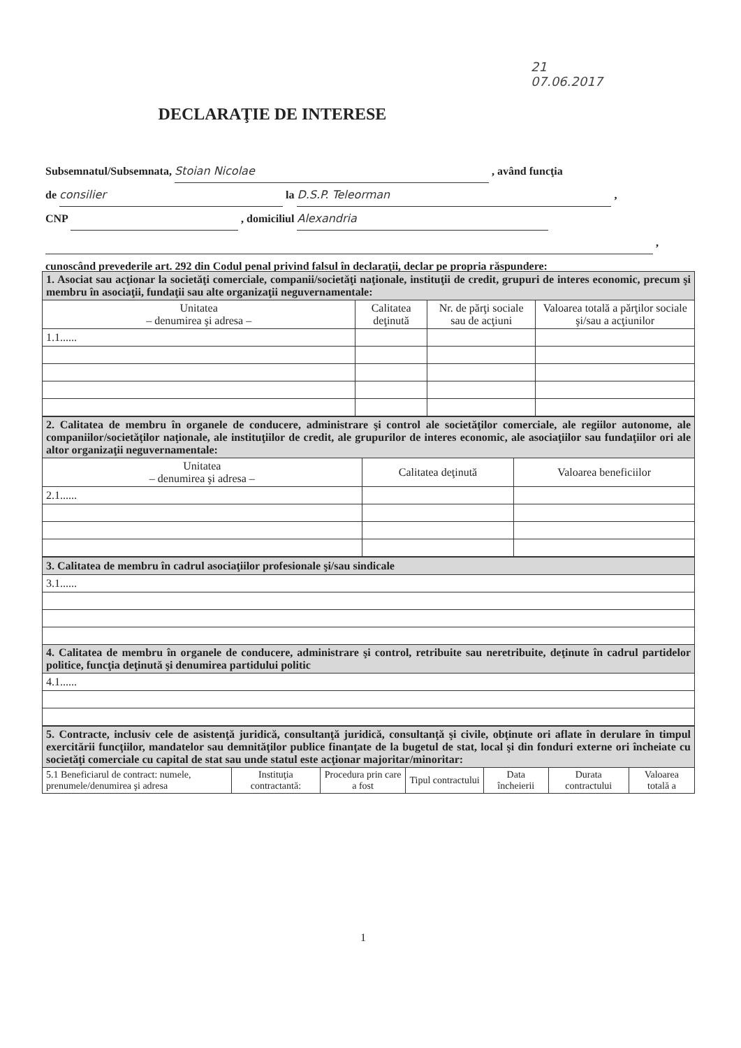21
07.06.2017
DECLARAŢIE DE INTERESE
Subsemnatul/Subsemnata, Stoian Nicolae , având funcţia
de consilier la D.S.P. Teleorman ,
CNP , domiciliul Alexandria
,
cunoscând prevederile art. 292 din Codul penal privind falsul în declaraţii, declar pe propria răspundere:
| 1. Asociat sau acţionar la societăţi comerciale, companii/societăţi naţionale, instituţii de credit, grupuri de interes economic, precum şi membru în asociaţii, fundaţii sau alte organizaţii neguvernamentale: | | | |
| Unitatea – denumirea şi adresa – | Calitatea deţinută | Nr. de părţi sociale sau de acţiuni | Valoarea totală a părţilor sociale şi/sau a acţiunilor |
| 1.1...... | | | |
| 2. Calitatea de membru în organele de conducere, administrare şi control ale societăţilor comerciale, ale regiilor autonome, ale companiilor/societăţilor naţionale, ale instituţiilor de credit, ale grupurilor de interes economic, ale asociaţiilor sau fundaţiilor ori ale altor organizaţii neguvernamentale: | | |
| Unitatea – denumirea şi adresa – | Calitatea deţinută | Valoarea beneficiilor |
| 2.1...... | | |
| 3. Calitatea de membru în cadrul asociaţiilor profesionale şi/sau sindicale |
| 3.1...... |
| 4. Calitatea de membru în organele de conducere, administrare şi control, retribuite sau neretribuite, deţinute în cadrul partidelor politice, funcţia deţinută şi denumirea partidului politic |
| 4.1...... |
| 5. Contracte, inclusiv cele de asistenţă juridică, consultanţă juridică, consultanţă şi civile, obţinute ori aflate în derulare în timpul exercitării funcţiilor, mandatelor sau demnităţilor publice finanţate de la bugetul de stat, local şi din fonduri externe ori încheiate cu societăţi comerciale cu capital de stat sau unde statul este acţionar majoritar/minoritar: | | | | | | |
| 5.1 Beneficiarul de contract: numele, prenumele/denumirea şi adresa | Instituţia contractantă: | Procedura prin care a fost | Tipul contractului | Data încheierii | Durata contractului | Valoarea totală a |
1